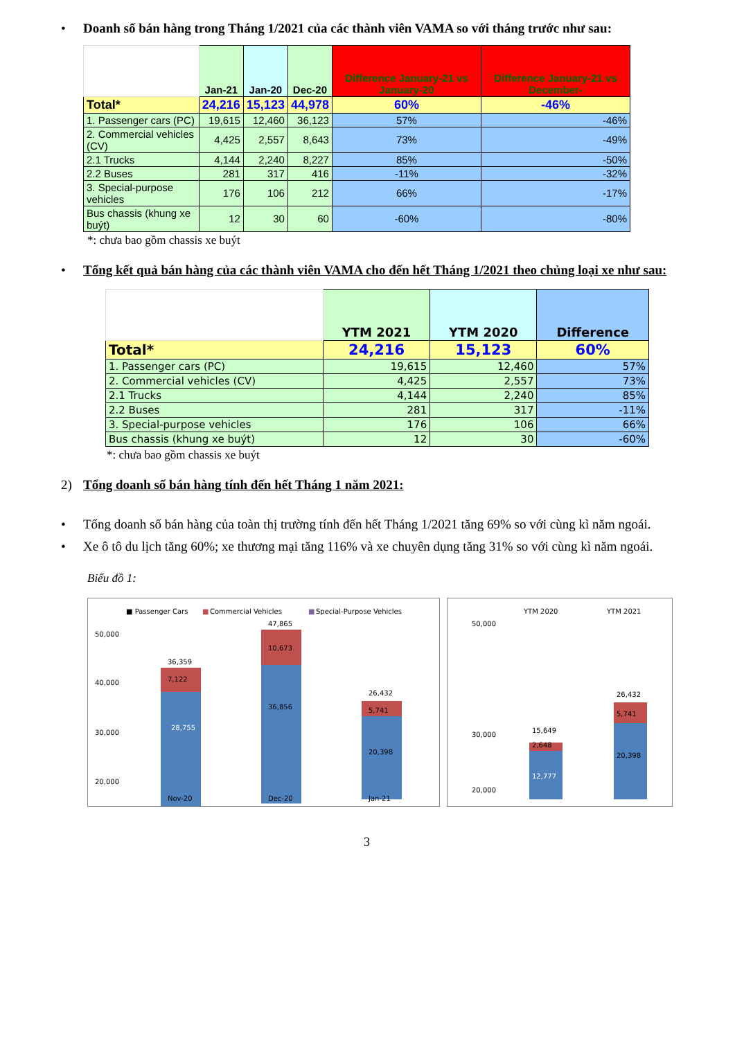• Doanh số bán hàng trong Tháng 1/2021 của các thành viên VAMA so với tháng trước như sau:
| | Jan-21 | Jan-20 | Dec-20 | Difference January-21 vs January-20 | Difference January-21 vs December- |
| --- | --- | --- | --- | --- | --- |
| Total* | 24,216 | 15,123 | 44,978 | 60% | -46% |
| 1. Passenger cars (PC) | 19,615 | 12,460 | 36,123 | 57% | -46% |
| 2. Commercial vehicles (CV) | 4,425 | 2,557 | 8,643 | 73% | -49% |
| 2.1 Trucks | 4,144 | 2,240 | 8,227 | 85% | -50% |
| 2.2 Buses | 281 | 317 | 416 | -11% | -32% |
| 3. Special-purpose vehicles | 176 | 106 | 212 | 66% | -17% |
| Bus chassis (khung xe buýt) | 12 | 30 | 60 | -60% | -80% |
*: chưa bao gồm chassis xe buýt
• Tổng kết quả bán hàng của các thành viên VAMA cho đến hết Tháng 1/2021 theo chủng loại xe như sau:
| | YTM 2021 | YTM 2020 | Difference |
| --- | --- | --- | --- |
| Total* | 24,216 | 15,123 | 60% |
| 1. Passenger cars (PC) | 19,615 | 12,460 | 57% |
| 2. Commercial vehicles (CV) | 4,425 | 2,557 | 73% |
| 2.1 Trucks | 4,144 | 2,240 | 85% |
| 2.2 Buses | 281 | 317 | -11% |
| 3. Special-purpose vehicles | 176 | 106 | 66% |
| Bus chassis (khung xe buýt) | 12 | 30 | -60% |
*: chưa bao gồm chassis xe buýt
2) Tổng doanh số bán hàng tính đến hết Tháng 1 năm 2021:
• Tổng doanh số bán hàng của toàn thị trường tính đến hết Tháng 1/2021 tăng 69% so với cùng kì năm ngoái.
• Xe ô tô du lịch tăng 60%; xe thương mại tăng 116% và xe chuyên dụng tăng 31% so với cùng kì năm ngoái.
Biểu đồ 1:
■ Passenger Cars
■
Commercial Vehicles
■
Special-Purpose Vehicles
50,000
40,000
30,000
20,000
7,122
36,359
28,755
10,673
47,865
36,856
5,741
26,432
20,398
Nov-20
Dec-20
Jan-21
YTM 2020
YTM 2021
50,000
30,000
20,000
15,649
2,648
12,777
26,432
5,741
20,398
3